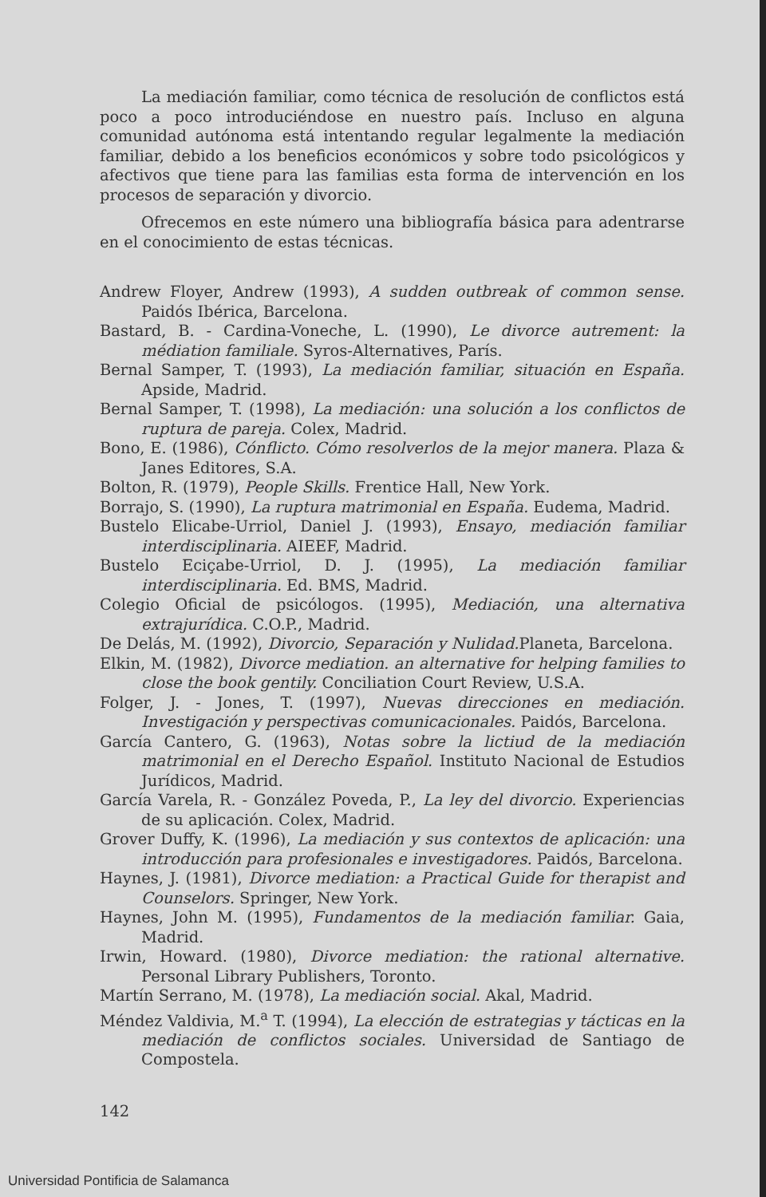La mediación familiar, como técnica de resolución de conflictos está poco a poco introduciéndose en nuestro país. Incluso en alguna comunidad autónoma está intentando regular legalmente la mediación familiar, debido a los beneficios económicos y sobre todo psicológicos y afectivos que tiene para las familias esta forma de intervención en los procesos de separación y divorcio.
Ofrecemos en este número una bibliografía básica para adentrarse en el conocimiento de estas técnicas.
Andrew Floyer, Andrew (1993), A sudden outbreak of common sense. Paidós Ibérica, Barcelona.
Bastard, B. - Cardina-Voneche, L. (1990), Le divorce autrement: la médiation familiale. Syros-Alternatives, París.
Bernal Samper, T. (1993), La mediación familiar, situación en España. Apside, Madrid.
Bernal Samper, T. (1998), La mediación: una solución a los conflictos de ruptura de pareja. Colex, Madrid.
Bono, E. (1986), Cónflicto. Cómo resolverlos de la mejor manera. Plaza & Janes Editores, S.A.
Bolton, R. (1979), People Skills. Frentice Hall, New York.
Borrajo, S. (1990), La ruptura matrimonial en España. Eudema, Madrid.
Bustelo Elicabe-Urriol, Daniel J. (1993), Ensayo, mediación familiar interdisciplinaria. AIEEF, Madrid.
Bustelo Eciçabe-Urriol, D. J. (1995), La mediación familiar interdisciplinaria. Ed. BMS, Madrid.
Colegio Oficial de psicólogos. (1995), Mediación, una alternativa extrajurídica. C.O.P., Madrid.
De Delás, M. (1992), Divorcio, Separación y Nulidad. Planeta, Barcelona.
Elkin, M. (1982), Divorce mediation. an alternative for helping families to close the book gentily. Conciliation Court Review, U.S.A.
Folger, J. - Jones, T. (1997), Nuevas direcciones en mediación. Investigación y perspectivas comunicacionales. Paidós, Barcelona.
García Cantero, G. (1963), Notas sobre la lictiud de la mediación matrimonial en el Derecho Español. Instituto Nacional de Estudios Jurídicos, Madrid.
García Varela, R. - González Poveda, P., La ley del divorcio. Experiencias de su aplicación. Colex, Madrid.
Grover Duffy, K. (1996), La mediación y sus contextos de aplicación: una introducción para profesionales e investigadores. Paidós, Barcelona.
Haynes, J. (1981), Divorce mediation: a Practical Guide for therapist and Counselors. Springer, New York.
Haynes, John M. (1995), Fundamentos de la mediación familiar. Gaia, Madrid.
Irwin, Howard. (1980), Divorce mediation: the rational alternative. Personal Library Publishers, Toronto.
Martín Serrano, M. (1978), La mediación social. Akal, Madrid.
Méndez Valdivia, M.<sup>a</sup> T. (1994), La elección de estrategias y tácticas en la mediación de conflictos sociales. Universidad de Santiago de Compostela.
142
Universidad Pontificia de Salamanca